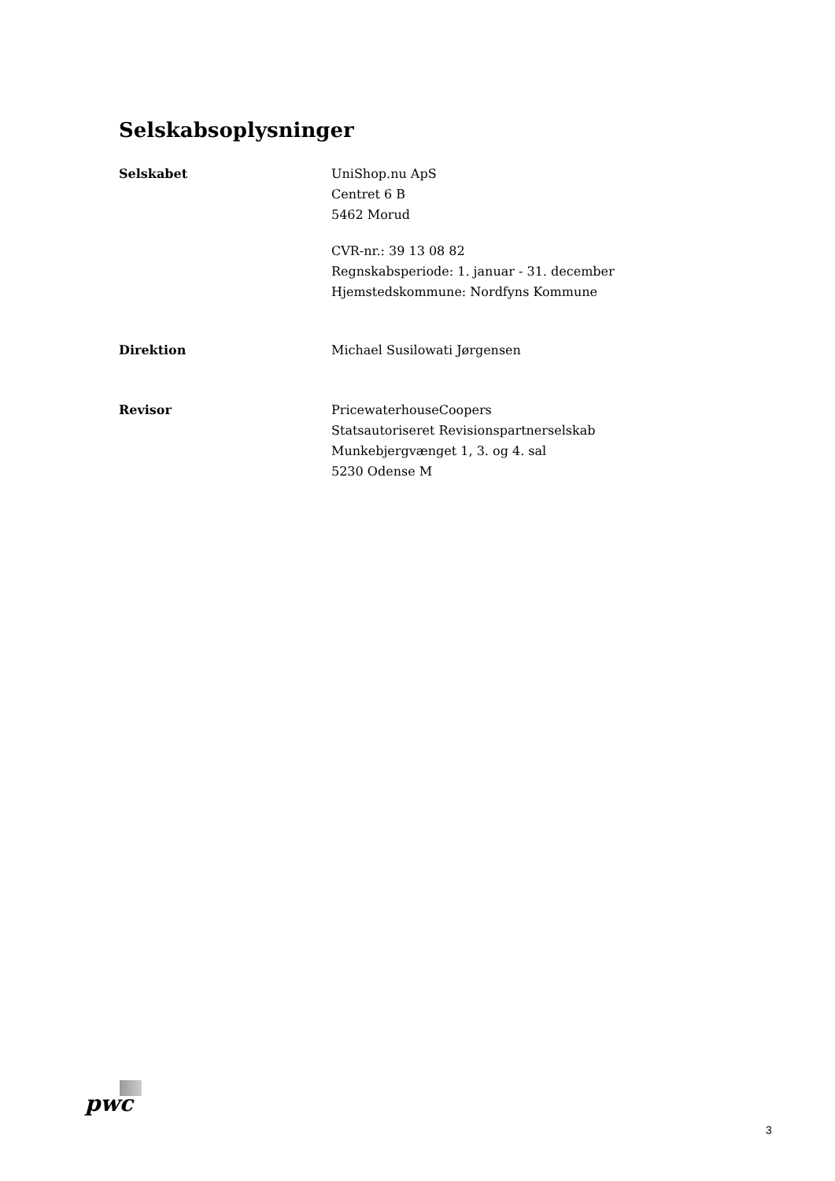Selskabsoplysninger
Selskabet UniShop.nu ApS
Centret 6 B
5462 Morud
CVR-nr.: 39 13 08 82
Regnskabsperiode: 1. januar - 31. december
Hjemstedskommune: Nordfyns Kommune
Direktion Michael Susilowati Jørgensen
Revisor PricewaterhouseCoopers
Statsautoriseret Revisionspartnerselskab
Munkebjergvænget 1, 3. og 4. sal
5230 Odense M
pwc
3